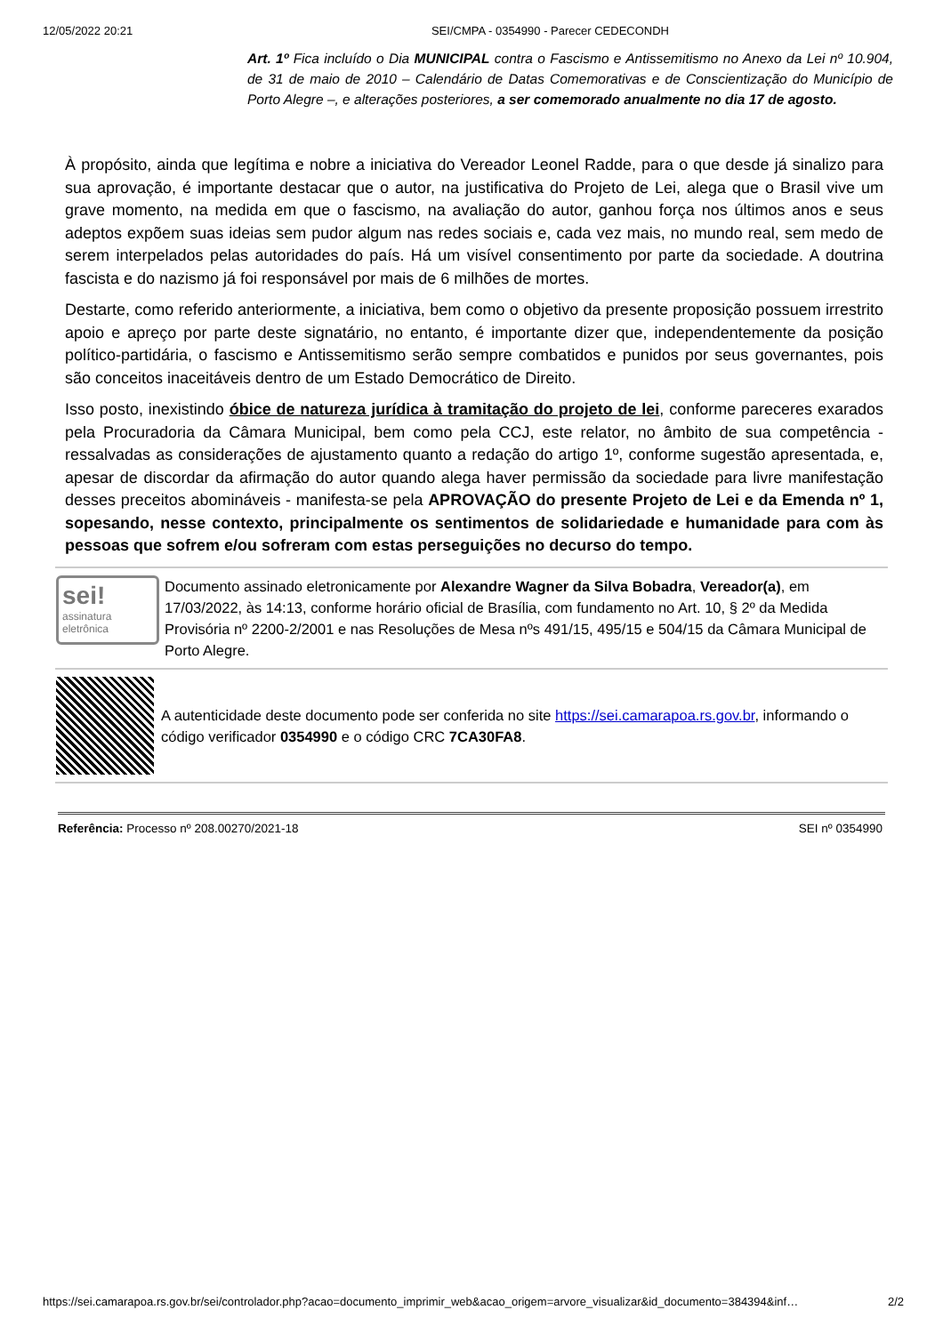12/05/2022 20:21 SEI/CMPA - 0354990 - Parecer CEDECONDH
Art. 1º Fica incluído o Dia MUNICIPAL contra o Fascismo e Antissemitismo no Anexo da Lei nº 10.904, de 31 de maio de 2010 – Calendário de Datas Comemorativas e de Conscientização do Município de Porto Alegre –, e alterações posteriores, a ser comemorado anualmente no dia 17 de agosto.
À propósito, ainda que legítima e nobre a iniciativa do Vereador Leonel Radde, para o que desde já sinalizo para sua aprovação, é importante destacar que o autor, na justificativa do Projeto de Lei, alega que o Brasil vive um grave momento, na medida em que o fascismo, na avaliação do autor, ganhou força nos últimos anos e seus adeptos expõem suas ideias sem pudor algum nas redes sociais e, cada vez mais, no mundo real, sem medo de serem interpelados pelas autoridades do país. Há um visível consentimento por parte da sociedade. A doutrina fascista e do nazismo já foi responsável por mais de 6 milhões de mortes.
Destarte, como referido anteriormente, a iniciativa, bem como o objetivo da presente proposição possuem irrestrito apoio e apreço por parte deste signatário, no entanto, é importante dizer que, independentemente da posição político-partidária, o fascismo e Antissemitismo serão sempre combatidos e punidos por seus governantes, pois são conceitos inaceitáveis dentro de um Estado Democrático de Direito.
Isso posto, inexistindo óbice de natureza jurídica à tramitação do projeto de lei, conforme pareceres exarados pela Procuradoria da Câmara Municipal, bem como pela CCJ, este relator, no âmbito de sua competência - ressalvadas as considerações de ajustamento quanto a redação do artigo 1º, conforme sugestão apresentada, e, apesar de discordar da afirmação do autor quando alega haver permissão da sociedade para livre manifestação desses preceitos abomináveis - manifesta-se pela APROVAÇÃO do presente Projeto de Lei e da Emenda nº 1, sopesando, nesse contexto, principalmente os sentimentos de solidariedade e humanidade para com às pessoas que sofrem e/ou sofreram com estas perseguições no decurso do tempo.
sei!
assinatura eletrônica
Documento assinado eletronicamente por Alexandre Wagner da Silva Bobadra, Vereador(a), em 17/03/2022, às 14:13, conforme horário oficial de Brasília, com fundamento no Art. 10, § 2º da Medida Provisória nº 2200-2/2001 e nas Resoluções de Mesa nºs 491/15, 495/15 e 504/15 da Câmara Municipal de Porto Alegre.
A autenticidade deste documento pode ser conferida no site https://sei.camarapoa.rs.gov.br, informando o código verificador 0354990 e o código CRC 7CA30FA8.
Referência: Processo nº 208.00270/2021-18 SEI nº 0354990
https://sei.camarapoa.rs.gov.br/sei/controlador.php?acao=documento_imprimir_web&acao_origem=arvore_visualizar&id_documento=384394&inf… 2/2